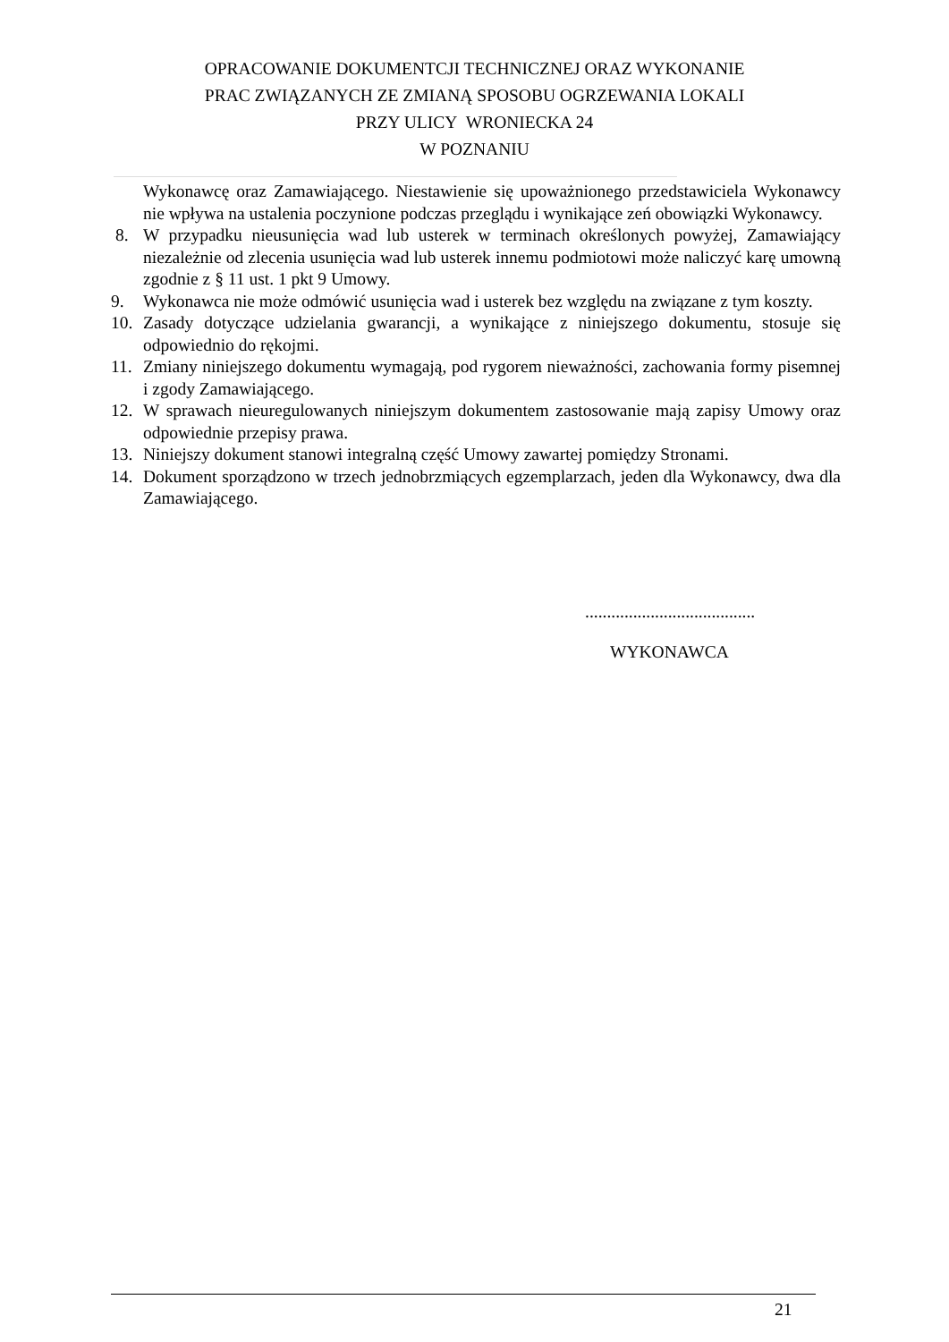OPRACOWANIE DOKUMENTCJI TECHNICZNEJ ORAZ WYKONANIE
PRAC ZWIĄZANYCH ZE ZMIANĄ SPOSOBU OGRZEWANIA LOKALI
PRZY ULICY WRONIECKA 24
W POZNANIU
Wykonawcę oraz Zamawiającego. Niestawienie się upoważnionego przedstawiciela Wykonawcy nie wpływa na ustalenia poczynione podczas przeglądu i wynikające zeń obowiązki Wykonawcy.
8. W przypadku nieusunięcia wad lub usterek w terminach określonych powyżej, Zamawiający niezależnie od zlecenia usunięcia wad lub usterek innemu podmiotowi może naliczyć karę umowną zgodnie z § 11 ust. 1 pkt 9 Umowy.
9. Wykonawca nie może odmówić usunięcia wad i usterek bez względu na związane z tym koszty.
10. Zasady dotyczące udzielania gwarancji, a wynikające z niniejszego dokumentu, stosuje się odpowiednio do rękojmi.
11. Zmiany niniejszego dokumentu wymagają, pod rygorem nieważności, zachowania formy pisemnej i zgody Zamawiającego.
12. W sprawach nieuregulowanych niniejszym dokumentem zastosowanie mają zapisy Umowy oraz odpowiednie przepisy prawa.
13. Niniejszy dokument stanowi integralną część Umowy zawartej pomiędzy Stronami.
14. Dokument sporządzono w trzech jednobrzmiących egzemplarzach, jeden dla Wykonawcy, dwa dla Zamawiającego.
.......................................
WYKONAWCA
21